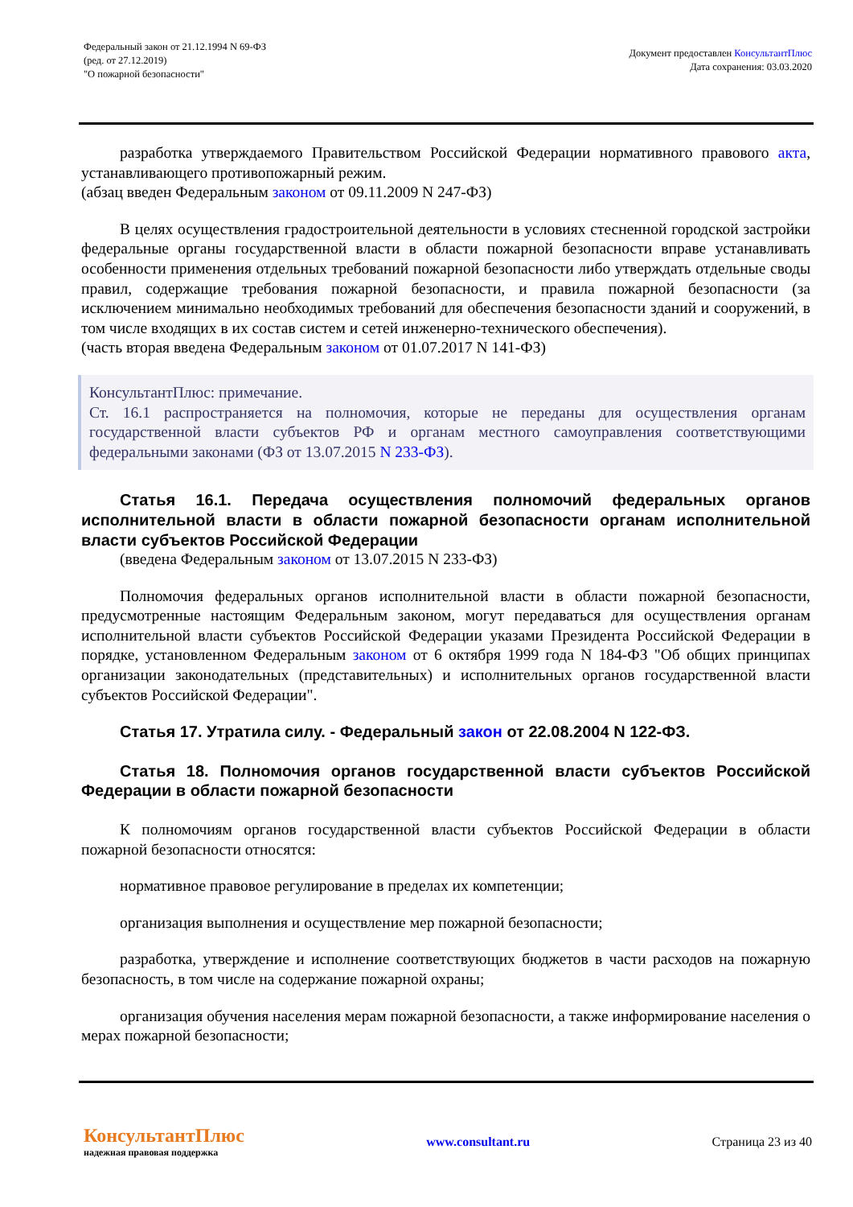Федеральный закон от 21.12.1994 N 69-ФЗ
(ред. от 27.12.2019)
"О пожарной безопасности"
Документ предоставлен КонсультантПлюс
Дата сохранения: 03.03.2020
разработка утверждаемого Правительством Российской Федерации нормативного правового акта, устанавливающего противопожарный режим.
(абзац введен Федеральным законом от 09.11.2009 N 247-ФЗ)
В целях осуществления градостроительной деятельности в условиях стесненной городской застройки федеральные органы государственной власти в области пожарной безопасности вправе устанавливать особенности применения отдельных требований пожарной безопасности либо утверждать отдельные своды правил, содержащие требования пожарной безопасности, и правила пожарной безопасности (за исключением минимально необходимых требований для обеспечения безопасности зданий и сооружений, в том числе входящих в их состав систем и сетей инженерно-технического обеспечения).
(часть вторая введена Федеральным законом от 01.07.2017 N 141-ФЗ)
КонсультантПлюс: примечание.
Ст. 16.1 распространяется на полномочия, которые не переданы для осуществления органам государственной власти субъектов РФ и органам местного самоуправления соответствующими федеральными законами (ФЗ от 13.07.2015 N 233-ФЗ).
Статья 16.1. Передача осуществления полномочий федеральных органов исполнительной власти в области пожарной безопасности органам исполнительной власти субъектов Российской Федерации
(введена Федеральным законом от 13.07.2015 N 233-ФЗ)
Полномочия федеральных органов исполнительной власти в области пожарной безопасности, предусмотренные настоящим Федеральным законом, могут передаваться для осуществления органам исполнительной власти субъектов Российской Федерации указами Президента Российской Федерации в порядке, установленном Федеральным законом от 6 октября 1999 года N 184-ФЗ "Об общих принципах организации законодательных (представительных) и исполнительных органов государственной власти субъектов Российской Федерации".
Статья 17. Утратила силу. - Федеральный закон от 22.08.2004 N 122-ФЗ.
Статья 18. Полномочия органов государственной власти субъектов Российской Федерации в области пожарной безопасности
К полномочиям органов государственной власти субъектов Российской Федерации в области пожарной безопасности относятся:
нормативное правовое регулирование в пределах их компетенции;
организация выполнения и осуществление мер пожарной безопасности;
разработка, утверждение и исполнение соответствующих бюджетов в части расходов на пожарную безопасность, в том числе на содержание пожарной охраны;
организация обучения населения мерам пожарной безопасности, а также информирование населения о мерах пожарной безопасности;
КонсультантПлюс
надежная правовая поддержка
www.consultant.ru Страница 23 из 40